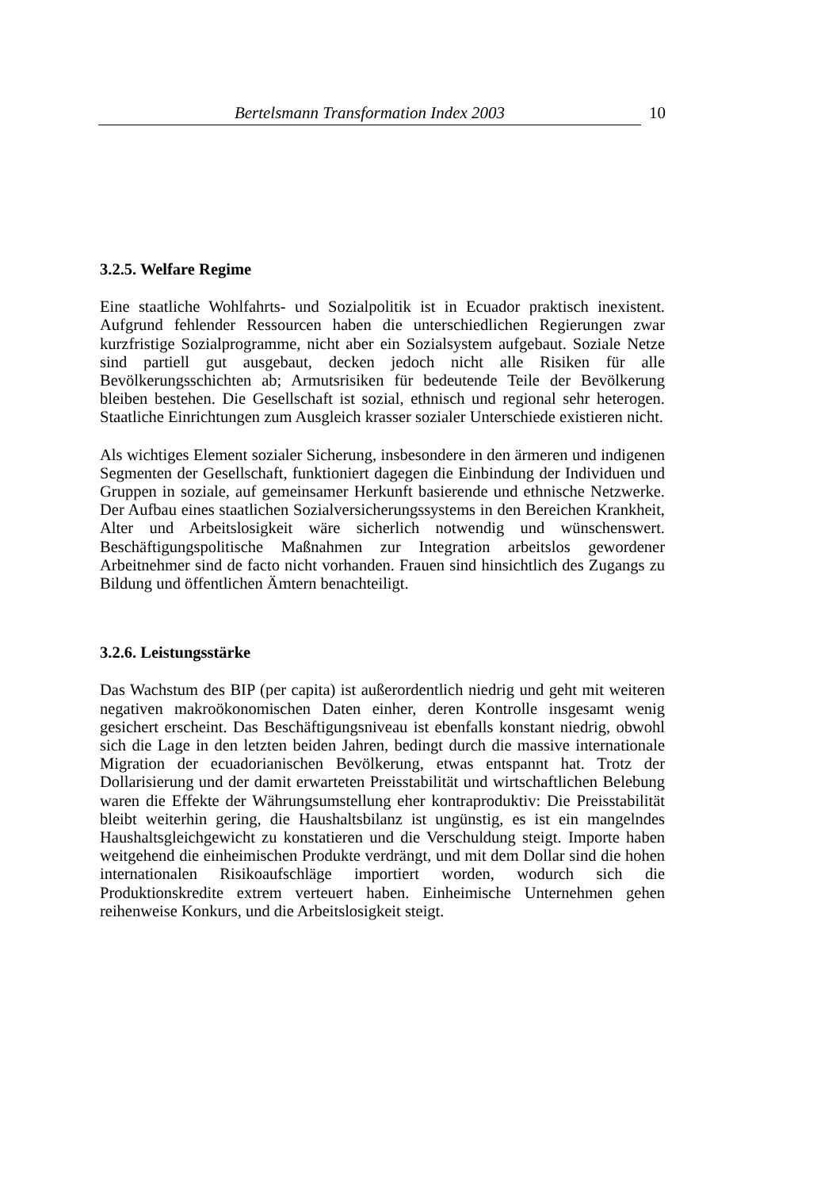Bertelsmann Transformation Index 2003 10
3.2.5. Welfare Regime
Eine staatliche Wohlfahrts- und Sozialpolitik ist in Ecuador praktisch inexistent. Aufgrund fehlender Ressourcen haben die unterschiedlichen Regierungen zwar kurzfristige Sozialprogramme, nicht aber ein Sozialsystem aufgebaut. Soziale Netze sind partiell gut ausgebaut, decken jedoch nicht alle Risiken für alle Bevölkerungsschichten ab; Armutsrisiken für bedeutende Teile der Bevölkerung bleiben bestehen. Die Gesellschaft ist sozial, ethnisch und regional sehr heterogen. Staatliche Einrichtungen zum Ausgleich krasser sozialer Unterschiede existieren nicht.
Als wichtiges Element sozialer Sicherung, insbesondere in den ärmeren und indigenen Segmenten der Gesellschaft, funktioniert dagegen die Einbindung der Individuen und Gruppen in soziale, auf gemeinsamer Herkunft basierende und ethnische Netzwerke. Der Aufbau eines staatlichen Sozialversicherungssystems in den Bereichen Krankheit, Alter und Arbeitslosigkeit wäre sicherlich notwendig und wünschenswert. Beschäftigungspolitische Maßnahmen zur Integration arbeitslos gewordener Arbeitnehmer sind de facto nicht vorhanden. Frauen sind hinsichtlich des Zugangs zu Bildung und öffentlichen Ämtern benachteiligt.
3.2.6. Leistungsstärke
Das Wachstum des BIP (per capita) ist außerordentlich niedrig und geht mit weiteren negativen makroökonomischen Daten einher, deren Kontrolle insgesamt wenig gesichert erscheint. Das Beschäftigungsniveau ist ebenfalls konstant niedrig, obwohl sich die Lage in den letzten beiden Jahren, bedingt durch die massive internationale Migration der ecuadorianischen Bevölkerung, etwas entspannt hat. Trotz der Dollarisierung und der damit erwarteten Preisstabilität und wirtschaftlichen Belebung waren die Effekte der Währungsumstellung eher kontraproduktiv: Die Preisstabilität bleibt weiterhin gering, die Haushaltsbilanz ist ungünstig, es ist ein mangelndes Haushaltsgleichgewicht zu konstatieren und die Verschuldung steigt. Importe haben weitgehend die einheimischen Produkte verdrängt, und mit dem Dollar sind die hohen internationalen Risikoaufschläge importiert worden, wodurch sich die Produktionskredite extrem verteuert haben. Einheimische Unternehmen gehen reihenweise Konkurs, und die Arbeitslosigkeit steigt.